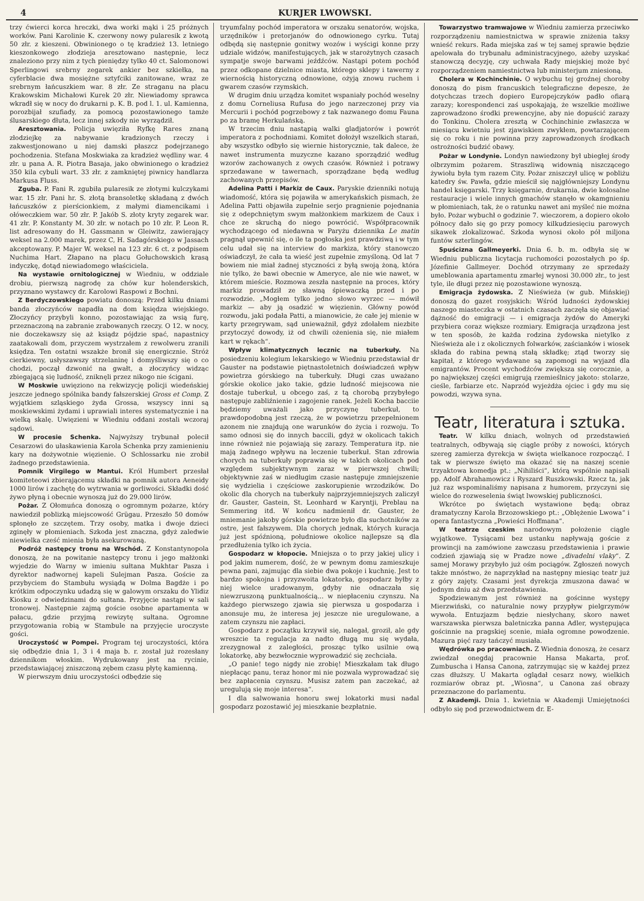4 KURJER LWOWSKI.
trzy ćwierci korca hreczki, dwa worki mąki i 25 próżnych worków. Pani Karolinie K. czerwony nowy pularesik z kwotą 50 złr. z kieszeni. Obwinionego o tę kradzież 13. letniego kieszonkowego złodzieja aresztowano następnie, lecz znaleziono przy nim z tych pieniędzy tylko 40 ct. Salomonowi Sperlingowi srebrny zegarek ankier bez szkiełka, na cyferblacie dwa mosiężne sztyfciki zanitowane, wraz ze srebrnym łańcuszkiem war. 8 złr. Ze straganu na placu Krakowskim Michałowi Kurek 20 złr. Niewiadomy sprawca wkradł się w nocy do drukarni p. K. B. pod l. 1. ul. Kamienna, porozbijał szufiady, za pomocą pozostawionego tamże ślusarskiego dłuta, lecz innej szkody nie wyrządził.
Aresztowania. Policja uwięziła Ryfkę Rares znaną złodziejkę za nabywanie kradzionych rzeczy i zakwestjonowano u niej damski płaszcz podejrzanego pochodzenia. Stefana Moskwiaka za kradzież wędliny war. 4 złr. u pana A. R. Piotra Basaja, jako obwinionego o kradzież 350 kila cybuli wart. 33 złr. z zamkniętej piwnicy handlarza Markusa Fluss.
Zguba. P. Fani R. zgubiła pularesik ze złotymi kulczykami war. 15 złr. Pani hr. S. złotą bransoletkę składaną z dwóch łańcuszków z pierścionkiem, z małymi diamencikami i ołóweczkiem war. 50 złr. P. Jakób S. złoty kryty zegarek war. 41 złr. P. Konstanty M. 30 złr. w notach po 10 złr. P. Leon R. list adresowany do H. Gassmann w Gleiwitz, zawierający weksel na 2.000 marek, przez C, H. Sadagórskiego w Jassach akceptowany. P. Majer W. weksel na 123 złr. 6 ct. z podpisem Nuchima Hart. Złapano na placu Gołuchowskich krasą indyczkę, dotąd niewiadomego właściciela.
Na wystawie ornitologicznej w Wiedniu, w oddziale drobiu, pierwszą nagrodę za chów kur holenderskich, przyznano wystawcy dr. Karolowi Raspowi z Bochni.
Z Berdyczowskiego powiatu donoszą: Przed kilku dniami banda złoczyńców napadła na dom księdza wiejskiego. Złoczyńcy przybyli konno, pozostawiając za wsią furę, przeznaczoną na zabranie zrabowanych rzeczy. O 12. w nocy, nie doczekawszy się aż ksiądz pójdzie spać, napastnicy zaatakowali dom, przyczem wystrzałem z rewolweru zranili księdza. Ten ostatni wszakże bronił się energicznie. Stróż cierkiewny, usłyszawszy strzelaninę i domyśliwszy się o co chodzi, począł dzwonić na gwałt, a złoczyńcy widząc zbiegającą się ludność, zniknęli przez nikogo nie ścigani.
W Moskwie uwięziono na rekwizycję policji wiedeńskiej jeszcze jednego spólnika bandy fałszerskiej Gross et Comp. Z wyjątkiem szląskiego żyda Grossa, wszyscy inni są moskiewskimi żydami i uprawiali interes systematycznie i na wielką skalę. Uwięzieni w Wiedniu oddani zostali wczoraj sądowi.
W procesie Schenka. Najwyższy trybunał polecił Cesarzowi do ułaskawienia Karola Schenka przy zamienieniu kary na dożywotnie więzienie. O Schlossarku nie zrobił żadnego przedstawienia.
Pomnik Virgilego w Mantui. Król Humbert przesłał komiteteowi zbierającemu składki na pomnik autora Aeneidy 1000 lirów i zachętę do wytrwania w gorliwości. Składki dość żywo płyną i obecnie wynoszą już do 29.000 lirów.
Pożar. Z Ołomuńca donoszą o ogromnym pożarze, który nawiedził poblizką miejscowość Grügau. Przeszło 50 domów spłonęło ze szczętem. Trzy osoby, matka i dwoje dzieci zginęły w płomieniach. Szkoda jest znaczna, gdyż zaledwie niewielka cześć mienia była asekurowaną.
Podróż następcy tronu na Wschód. Z Konstantynopola donoszą, że na powitanie następcy tronu i jego małżonki wyjedzie do Warny w imieniu sułtana Mukhtar Pasza i dyrektor nadwornej kapeli Sulejman Pasza. Goście za przybyciem do Stambułu wysiądą w Dolma Bagdże i po krótkim odpoczynku udadzą się w galowym orszaku do Ylidiz Kiosku z odwiedzinami do sułtana. Przyjęcie nastąpi w sali tronowej. Następnie zajmą goście osobne apartamenta w pałacu, gdzie przyjmą rewizytę sułtana. Ogromne przygotowania robią w Stambule na przyjęcie uroczyste gości.
Uroczystość w Pompei. Program tej uroczystości, która się odbędzie dnia 1, 3 i 4 maja b. r. został już rozesłany dziennikom włoskim. Wydrukowany jest na rycinie, przedstawiającej zniszczoną zębem czasu płytę kamienną.
W pierwszym dniu uroczystości odbędzie się
tryumfalny pochód imperatora w orszaku senatorów, wojska, urzędników i pretorjanów do odnowionego cyrku. Tutaj odbędą się następnie gonitwy wozów i wyścigi konne przy udziale widzów, manifestujących, jak w starożytnych czasach sympatje swoje barwami jeźdźców. Nastąpi potem pochód przez odkopane dzielnice miasta, którego sklepy i tawerny z wiernością historyczną odnowione, ożyją znowu ruchem i gwarem czasów rzymskich.
W drugim dniu urządza komitet wspaniały pochód weselny z domu Corneliusa Rufusa do jego narzeczonej przy via Mercurii i pochód pogrzebowy z tak nazwanego domu Fauna po za bramę Herkulańską.
W trzecim dniu nastąpią walki gladjatorów i powrót imperatora z pochodniami. Komitet dołożył wszelkich starań, aby wszystko odbyło się wiernie historycznie, tak dalece, że nawet instrumenta muzyczne kazano sporządzić według wzorów zachowanych z owych czasów. Również i potrawy sprzedawane w tawernach, sporządzane będą według zachowanych przepisów.
Adelina Patti i Markiz de Caux. Paryskie dzienniki notują wiadomość, która się pojawiła w amerykańskich pismach, że Adelina Patti objawiła zupełnie serjo pragnienie pojednania się z odepchniętym swym małżonkiem markizem de Caux i chce ze skruchą do niego powrócić. Współpracownik wychodzącego od niedawna w Paryżu dziennika Le matin pragnął upewnić się, o ile ta pogłoska jest prawdziwą i w tym celu udał się na interview do markiza, który stanowczo oświadczył, że cała ta wieść jest zupełnie zmyśloną. Od lat 7 bowiem nie miał żadnej styczności z byłą swoją żoną, która nie tylko, że bawi obecnie w Ameryce, ale nie wie nawet, w którem mieście. Rozmowa zeszła następnie na proces, który markiz prowadził ze sławną śpiewaczką przed i po rozwodzie. „Mogłem tylko jedno słowo wyrzec — mówił markiz — aby ją osadzić w więzienin. Główny powód rozwodu, jaki podała Patti, a mianowicie, że całe jej mienie w karty przegrywam, sąd unieważnił, gdyż zdołałem niezbite przytoczyć dowody, iż od chwili ożenienia się, nie miałem kart w rękach“.
Wpływ klimatycznych lecznic na tuberkuły. Na posiedzeniu kolegium lekarskiego w Wiedniu przedstawiał dr Gauster na podstawie piętnastoletnich doświadczeń wpływ powietrza górskiego na tuberkuły. Długi czas uważano górskie okolice jako takie, gdzie ludność miejscowa nie dostaje tuberkuł, u obcego zaś, z tą chorobą przybyłego następuje zabliźnienie i zagojenie ranek. Jeżeli Kocha bacciie będziemy uważali jako przyczynę tuberkuł, to prawdopodobną jest rzeczą, że w powietrzu przepełnionem azonem nie znajdują one warunków do życia i rozwoju. To samo odnosi się do innych baccili, gdyż w okolicach takich inne również nie pojawiają się zarazy. Temperatura itp. nie mają żadnego wpływu na leczenie tuberkuł. Stan zdrowia chorych na tuberkuły poprawia się w takich okolicach pod względem subjektywnym zaraz w pierwszej chwili; objektywnie zaś w niedługim czasie następuje zmniejszenie się wydzielia i częściowe zaskorupienie wrzodzików. Do okolic dla chorych na tuberkuły najprzyjemniejszych zaliczył dr. Gauster, Gastein, St. Leonhard w Karyntji, Preblau na Semmering itd. W końcu nadmienił dr. Gauster, że mniemanie jakoby górskie powietrze było dla suchotników za ostre, jest fałszywem. Dla chorych jednak, których kuracja już jest spóźnioną, południowe okolice najlepsze są dla przedłużenia tylko ich życia.
Gospodarz w kłopocie. Mniejsza o to przy jakiej ulicy i pod jakim numerem, dość, że w pewnym domu zamieszkuje pewna pani, zajmując dla siebie dwa pokoje i kuchnię. Jest to bardzo spokojna i przyzwoita lokatorka, gospodarz byłby z niej wielce uradowanym, gdyby nie odnaczała się niewzruszoną punktualnością... w niepłaceniu czynszu. Na każdego pierwszego zjawia się pierwsza u gospodarza i anonsuje mu, że interesa jej jeszcze nie uregulowane, a zatem czynszu nie zapłaci.
Gospodarz z początku krzywił się, nalegał, groził, ale gdy wreszcie ta regulacja za nadto długą mu się wydała, zrezygnował z zaległości, prosząc tylko usilnie ową lokatorkę, aby bezwłocznie wyprowadzić się zechciała.
„O panie! tego nigdy nie zrobię! Mieszkałam tak długo niepłacąc panu, teraz honor mi nie pozwala wyprowadzać się bez zapłacenia czynszu. Musisz zatem pan zaczekać, aż uregulują się moje interesa“.
I dla salwowania honoru swej lokatorki musi nadal gospodarz pozostawić jej mieszkanie bezpłatnie.
Towarzystwo tramwajowe w Wiedniu zamierza przeciwko rozporządzeniu namiestnictwa w sprawie zniżenia taksy wnieść rekurs. Rada miejska zaś w tej samej sprawie będzie apelowała do trybunału administracyjnego, ażeby uzyskać stanowczą decyzję, czy uchwała Rady miejskiej może być rozporządzeniem namiestnictwa lub ministerjum zniesioną.
Cholera w Kochinchinie. O wybuchu tej groźnej choroby donoszą do pism francuskich telegraficzne depesze, że dotychczas trzech dopiero Europejczyków padło ofiarą zarazy; korespondenci zaś uspokajają, że wszelkie możliwe zaprowadzono środki prewencyjne, aby nie dopuścić zarazy do Tonkinu. Cholera zresztą w Cochinchinie zwłaszcza w miesiącu kwietniu jest zjawiskiem zwykłem, powtarzającem się co roku i nie powinna przy zaprowadzonych środkach ostrożności budzić obawy.
Pożar w Londynie. Londyn nawiedzony był ubiegłej środy olbrzymim pożarem. Straszliwą widownią niszczącego żywiołu była tym razem City. Pożar zniszczył ulicę w pobliżu katedry św. Pawła, gdzie mieścił się najgłówniejszy Londynu handel księgarski. Trzy księgarnie, drukarnia, dwie kolosalne restauracje i wiele innych gmachów stanęło w okamgnieniu w płomieniach, tak, że o ratunku nawet ani myśleć nie można było. Pożar wybuchł o godzinie 7. wieczorem, a dopiero około północy dało się go przy pomocy kilkudziesięciu parowych sikawek zlokalizować. Szkoda wynosi około pół miljona funtów szterlingów.
Spuścizna Gallmeyerki. Dnia 6. b. m. odbyła się w Wiedniu publiczna licytacja ruchomości pozostałych po śp. Józefinie Gallmeyer. Dochód otrzymany ze sprzedaży umeblowania apartamentu zmarłej wynosi 30.000 złr., to jest tyle, ile długi przez nię pozostawione wynoszą.
Emigracja żydowska. Z Nieświeża (w gub. Mińskiej) donoszą do gazet rosyjskich: Wśród ludności żydowskiej naszego miasteczka w ostatnich czasach zaczęła się objawiać dążność do emigracji — i emigracja żydów do Ameryki przybiera coraz większe rozmiary. Emigracja urządzona jest w ten sposób, że każda rodzina żydowska nietylko z Nieświeża ale i z okolicznych folwarków, zaścianków i wiosek składa do rabina pewną stałą składkę; ztąd tworzy się kapitał, z którego wydawane są zapomogi na wyjazd dla emigrantów. Procent wychodźców zwiększa się corocznie, a po największej części emigrują rzemieślnicy jakoto: stolarze, cieśle, farbiarze etc. Naprzód wyjeżdża ojciec i gdy mu się powodzi, wzywa syna.
Teatr, literatura i sztuka.
Teatr. W kilku dniach, wolnych od przedstawień teatralnych, odbywają się ciągle próby z nowości, których szereg zamierza dyrekcja w święta wielkanoce rozpocząć. I tak w pierwsze święto ma okazać się na naszej scenie trzyaktowa komedja pt.: „Nihiliści“, którą wspólnie napisali pp. Adolf Abrahamowicz i Ryszard Ruszkowski. Rzecz ta, jak już raz wspominaliśmy napisana z humorem, przyczyni się wielce do rozweselenia świąt lwowskiej publiczności.
Wkrótce po świętach wystawione będą: obraz dramatyczny Karola Brzozowskiego pt.: „Oblężenie Lwowa“ i opera fantastyczna „Powieści Hoffmana“.
W teatrze czeskim narodowym położenie ciągle wyjątkowe. Tysiącami bez ustanku napływają goście z prowincji na zamówione zawczasu przedstawienia i prawie codzień zjawiają się w Pradze nowe „divadelni vlaky“. Z samej Morawy przybyło już ośm pociągów. Zgłoszeń nowych także mnóstwo, że naprzykład na następny miesiąc teatr już z góry zajęty. Czasami jest dyrekcja zmuszona dawać w jednym dniu aż dwa przedstawienia.
Spodziewanym jest również na gościnne występy Mierzwiński, co naturalnie nowy przypływ pielgrzymów wywoła. Entuzjazm będzie niesłychany, skoro nawet warszawska pierwsza baletniczka panna Adler, występująca gościnnie na pragskiej scenie, miała ogromne powodzenie. Mazura pięć razy tańczyć musiała.
Wędrówka po pracowniach. Z Wiednia donoszą, że cesarz zwiedzał onegdaj pracownie Hansa Makarta, prof. Zumbuscha i Hansa Canona, zatrzymując się w każdej przez czas dłuższy. U Makarta oglądał cesarz nowy, wielkich rozmiarów obraz pt. „Wiosna“, u Canona zaś obrazy przeznaczone do parlamentu.
Z Akademji. Dnia 1. kwietnia w Akademji Umiejętności odbyło się pod przewodnictwem dr. E-